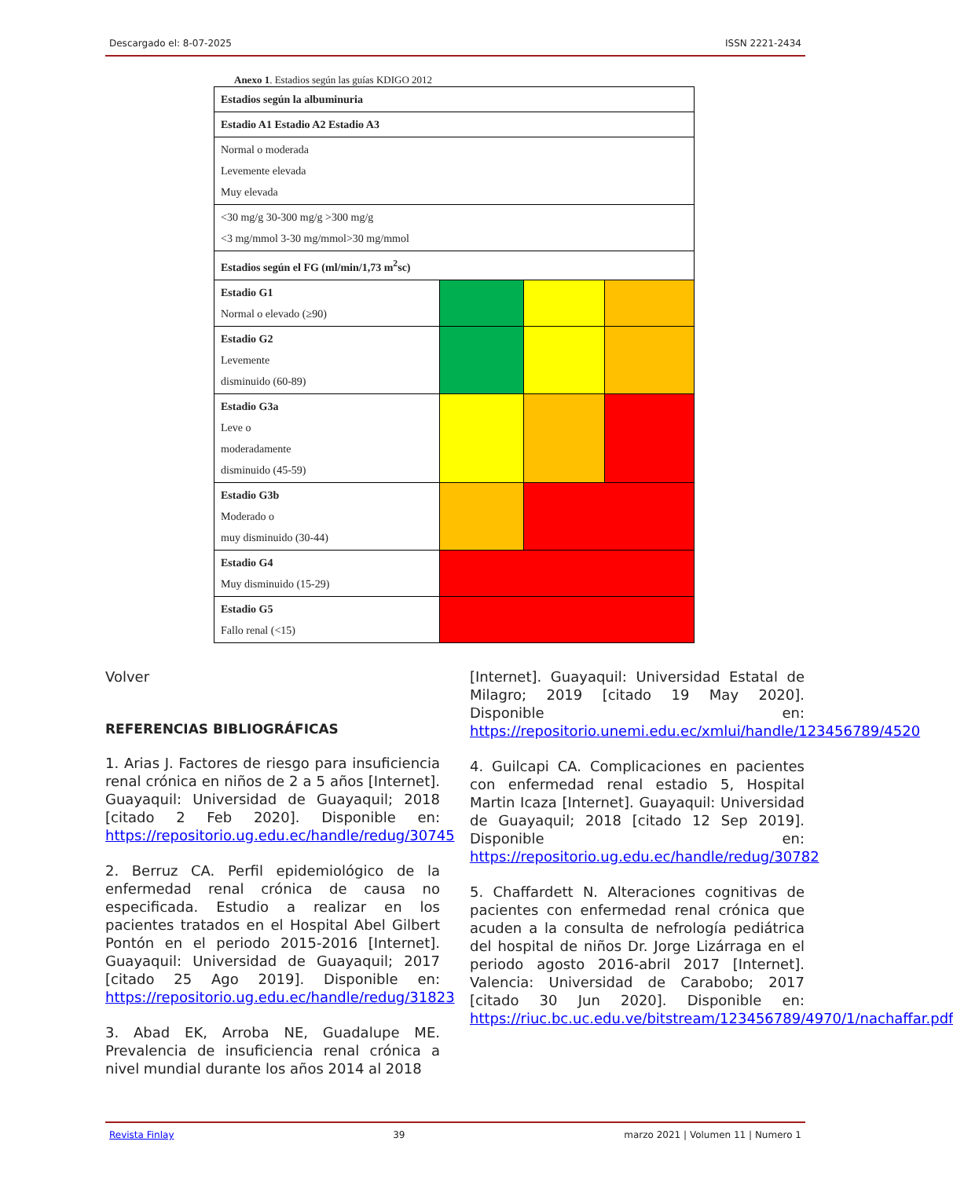Descargado el: 8-07-2025 ISSN 2221-2434
Anexo 1. Estadios según las guías KDIGO 2012
| Estadios según la albuminuria | | | |
| Estadio A1 Estadio A2 Estadio A3 | | | |
| Normal o moderada Levemente elevada Muy elevada | | | |
| <30 mg/g 30-300 mg/g >300 mg/g <3 mg/mmol 3-30 mg/mmol>30 mg/mmol | | | |
| Estadios según el FG (ml/min/1,73 m<sup>2</sup>sc) | | | |
| Estadio G1 Normal o elevado (≥90) | | | |
| Estadio G2 Levemente disminuido (60-89) | | | |
| Estadio G3a Leve o moderadamente disminuido (45-59) | | | |
| Estadio G3b Moderado o muy disminuido (30-44) | | | |
| Estadio G4 Muy disminuido (15-29) | | | |
| Estadio G5 Fallo renal (<15) | | | |
Volver
REFERENCIAS BIBLIOGRÁFICAS
1. Arias J. Factores de riesgo para insuficiencia renal crónica en niños de 2 a 5 años [Internet]. Guayaquil: Universidad de Guayaquil; 2018 [citado 2 Feb 2020]. Disponible en: https://repositorio.ug.edu.ec/handle/redug/30745
2. Berruz CA. Perfil epidemiológico de la enfermedad renal crónica de causa no especificada. Estudio a realizar en los pacientes tratados en el Hospital Abel Gilbert Pontón en el periodo 2015-2016 [Internet]. Guayaquil: Universidad de Guayaquil; 2017 [citado 25 Ago 2019]. Disponible en: https://repositorio.ug.edu.ec/handle/redug/31823
3. Abad EK, Arroba NE, Guadalupe ME. Prevalencia de insuficiencia renal crónica a nivel mundial durante los años 2014 al 2018
[Internet]. Guayaquil: Universidad Estatal de Milagro; 2019 [citado 19 May 2020]. Disponible en: https://repositorio.unemi.edu.ec/xmlui/handle/123456789/4520
4. Guilcapi CA. Complicaciones en pacientes con enfermedad renal estadio 5, Hospital Martin Icaza [Internet]. Guayaquil: Universidad de Guayaquil; 2018 [citado 12 Sep 2019]. Disponible en: https://repositorio.ug.edu.ec/handle/redug/30782
5. Chaffardett N. Alteraciones cognitivas de pacientes con enfermedad renal crónica que acuden a la consulta de nefrología pediátrica del hospital de niños Dr. Jorge Lizárraga en el periodo agosto 2016-abril 2017 [Internet]. Valencia: Universidad de Carabobo; 2017 [citado 30 Jun 2020]. Disponible en: https://riuc.bc.uc.edu.ve/bitstream/123456789/4970/1/nachaffar.pdf
Revista Finlay 39 marzo 2021 | Volumen 11 | Numero 1